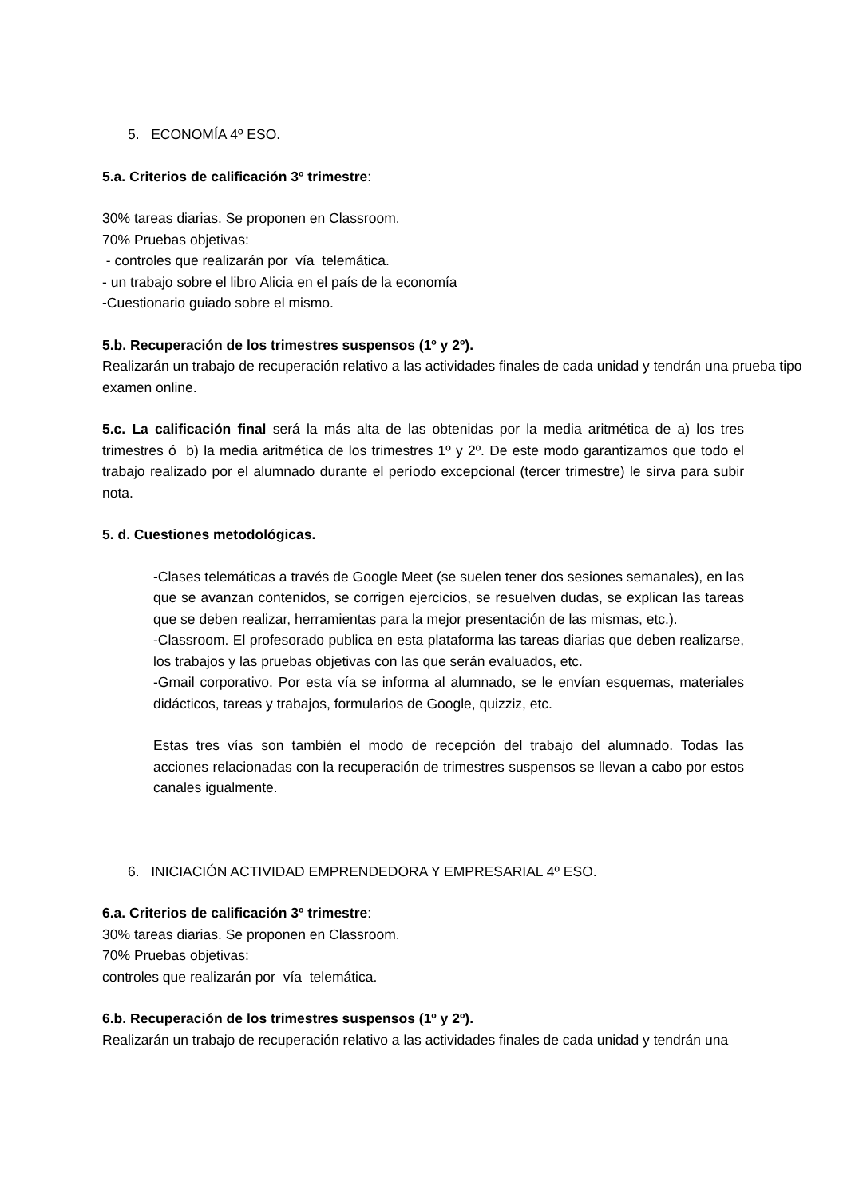5. ECONOMÍA 4º ESO.
5.a. Criterios de calificación 3º trimestre:
30% tareas diarias. Se proponen en Classroom.
70% Pruebas objetivas:
- controles que realizarán por vía telemática.
- un trabajo sobre el libro Alicia en el país de la economía
-Cuestionario guiado sobre el mismo.
5.b. Recuperación de los trimestres suspensos (1º y 2º).
Realizarán un trabajo de recuperación relativo a las actividades finales de cada unidad y tendrán una prueba tipo examen online.
5.c. La calificación final será la más alta de las obtenidas por la media aritmética de a) los tres trimestres ó b) la media aritmética de los trimestres 1º y 2º. De este modo garantizamos que todo el trabajo realizado por el alumnado durante el período excepcional (tercer trimestre) le sirva para subir nota.
5. d. Cuestiones metodológicas.
-Clases telemáticas a través de Google Meet (se suelen tener dos sesiones semanales), en las que se avanzan contenidos, se corrigen ejercicios, se resuelven dudas, se explican las tareas que se deben realizar, herramientas para la mejor presentación de las mismas, etc.).
-Classroom. El profesorado publica en esta plataforma las tareas diarias que deben realizarse, los trabajos y las pruebas objetivas con las que serán evaluados, etc.
-Gmail corporativo. Por esta vía se informa al alumnado, se le envían esquemas, materiales didácticos, tareas y trabajos, formularios de Google, quizziz, etc.
Estas tres vías son también el modo de recepción del trabajo del alumnado. Todas las acciones relacionadas con la recuperación de trimestres suspensos se llevan a cabo por estos canales igualmente.
6. INICIACIÓN ACTIVIDAD EMPRENDEDORA Y EMPRESARIAL 4º ESO.
6.a. Criterios de calificación 3º trimestre:
30% tareas diarias. Se proponen en Classroom.
70% Pruebas objetivas:
controles que realizarán por vía telemática.
6.b. Recuperación de los trimestres suspensos (1º y 2º).
Realizarán un trabajo de recuperación relativo a las actividades finales de cada unidad y tendrán una